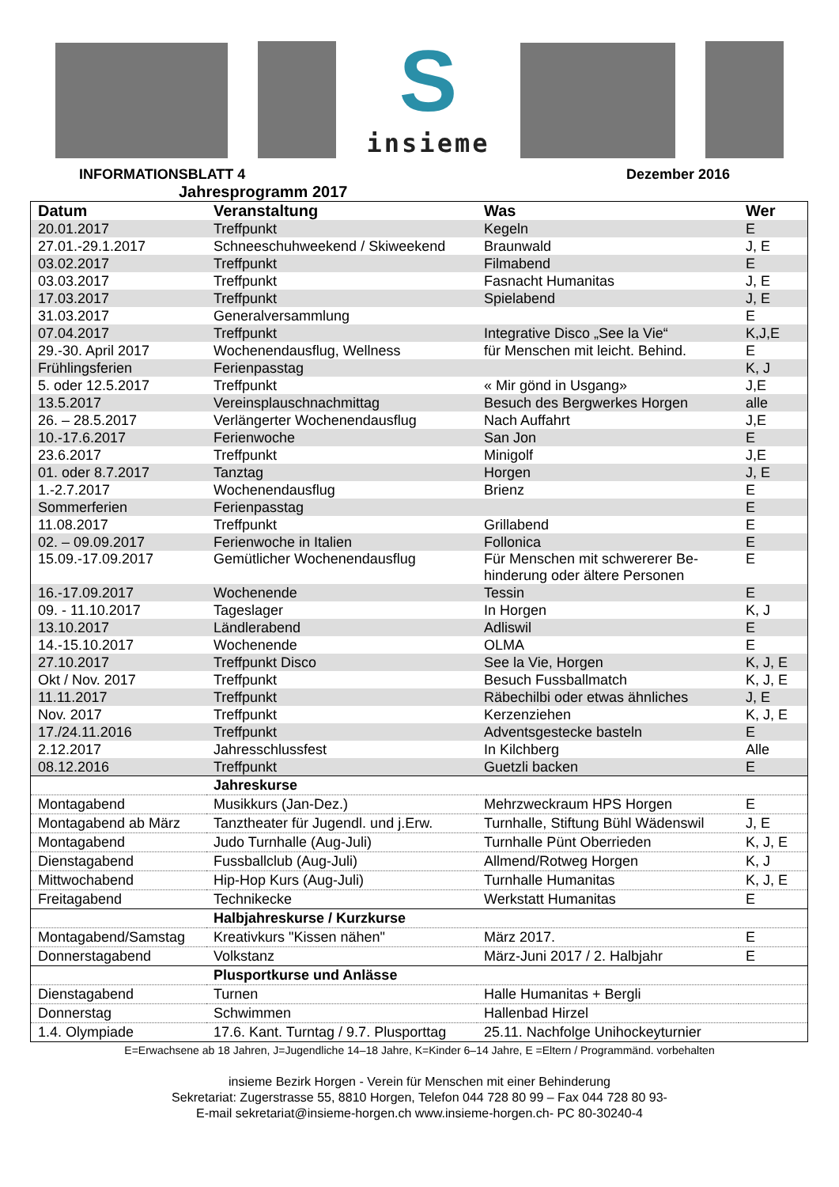S
insieme
INFORMATIONSBLATT 4 Dezember 2016
Jahresprogramm 2017
| Datum | Veranstaltung | Was | Wer |
| --- | --- | --- | --- |
| 20.01.2017 | Treffpunkt | Kegeln | E |
| 27.01.-29.1.2017 | Schneeschuhweekend / Skiweekend | Braunwald | J, E |
| 03.02.2017 | Treffpunkt | Filmabend | E |
| 03.03.2017 | Treffpunkt | Fasnacht Humanitas | J, E |
| 17.03.2017 | Treffpunkt | Spielabend | J, E |
| 31.03.2017 | Generalversammlung | | E |
| 07.04.2017 | Treffpunkt | Integrative Disco „See la Vie“ | K,J,E |
| 29.-30. April 2017 | Wochenendausflug, Wellness | für Menschen mit leicht. Behind. | E |
| Frühlingsferien | Ferienpasstag | | K, J |
| 5. oder 12.5.2017 | Treffpunkt | « Mir gönd in Usgang» | J,E |
| 13.5.2017 | Vereinsplauschnachmittag | Besuch des Bergwerkes Horgen | alle |
| 26. – 28.5.2017 | Verlängerter Wochenendausflug | Nach Auffahrt | J,E |
| 10.-17.6.2017 | Ferienwoche | San Jon | E |
| 23.6.2017 | Treffpunkt | Minigolf | J,E |
| 01. oder 8.7.2017 | Tanztag | Horgen | J, E |
| 1.-2.7.2017 | Wochenendausflug | Brienz | E |
| Sommerferien | Ferienpasstag | | E |
| 11.08.2017 | Treffpunkt | Grillabend | E |
| 02. – 09.09.2017 | Ferienwoche in Italien | Follonica | E |
| 15.09.-17.09.2017 | Gemütlicher Wochenendausflug | Für Menschen mit schwererer Be-hinderung oder ältere Personen | E |
| 16.-17.09.2017 | Wochenende | Tessin | E |
| 09. - 11.10.2017 | Tageslager | In Horgen | K, J |
| 13.10.2017 | Ländlerabend | Adliswil | E |
| 14.-15.10.2017 | Wochenende | OLMA | E |
| 27.10.2017 | Treffpunkt Disco | See la Vie, Horgen | K, J, E |
| Okt / Nov. 2017 | Treffpunkt | Besuch Fussballmatch | K, J, E |
| 11.11.2017 | Treffpunkt | Räbechilbi oder etwas ähnliches | J, E |
| Nov. 2017 | Treffpunkt | Kerzenziehen | K, J, E |
| 17./24.11.2016 | Treffpunkt | Adventsgestecke basteln | E |
| 2.12.2017 | Jahresschlussfest | In Kilchberg | Alle |
| 08.12.2016 | Treffpunkt | Guetzli backen | E |
| | Jahreskurse | | |
| Montagabend | Musikkurs (Jan-Dez.) | Mehrzweckraum HPS Horgen | E |
| Montagabend ab März | Tanztheater für Jugendl. und j.Erw. | Turnhalle, Stiftung Bühl Wädenswil | J, E |
| Montagabend | Judo Turnhalle (Aug-Juli) | Turnhalle Pünt Oberrieden | K, J, E |
| Dienstagabend | Fussballclub (Aug-Juli) | Allmend/Rotweg Horgen | K, J |
| Mittwochabend | Hip-Hop Kurs (Aug-Juli) | Turnhalle Humanitas | K, J, E |
| Freitagabend | Technikecke | Werkstatt Humanitas | E |
| | Halbjahreskurse / Kurzkurse | | |
| Montagabend/Samstag | Kreativkurs "Kissen nähen" | März 2017. | E |
| Donnerstagabend | Volkstanz | März-Juni 2017 / 2. Halbjahr | E |
| | Plusportkurse und Anlässe | | |
| Dienstagabend | Turnen | Halle Humanitas + Bergli | |
| Donnerstag | Schwimmen | Hallenbad Hirzel | |
| 1.4. Olympiade | 17.6. Kant. Turntag / 9.7. Plusporttag | 25.11. Nachfolge Unihockeyturnier | |
E=Erwachsene ab 18 Jahren, J=Jugendliche 14–18 Jahre, K=Kinder 6–14 Jahre, E =Eltern / Programmänd. vorbehalten
insieme Bezirk Horgen - Verein für Menschen mit einer Behinderung
Sekretariat: Zugerstrasse 55, 8810 Horgen, Telefon 044 728 80 99 – Fax 044 728 80 93-
E-mail sekretariat@insieme-horgen.ch www.insieme-horgen.ch- PC 80-30240-4